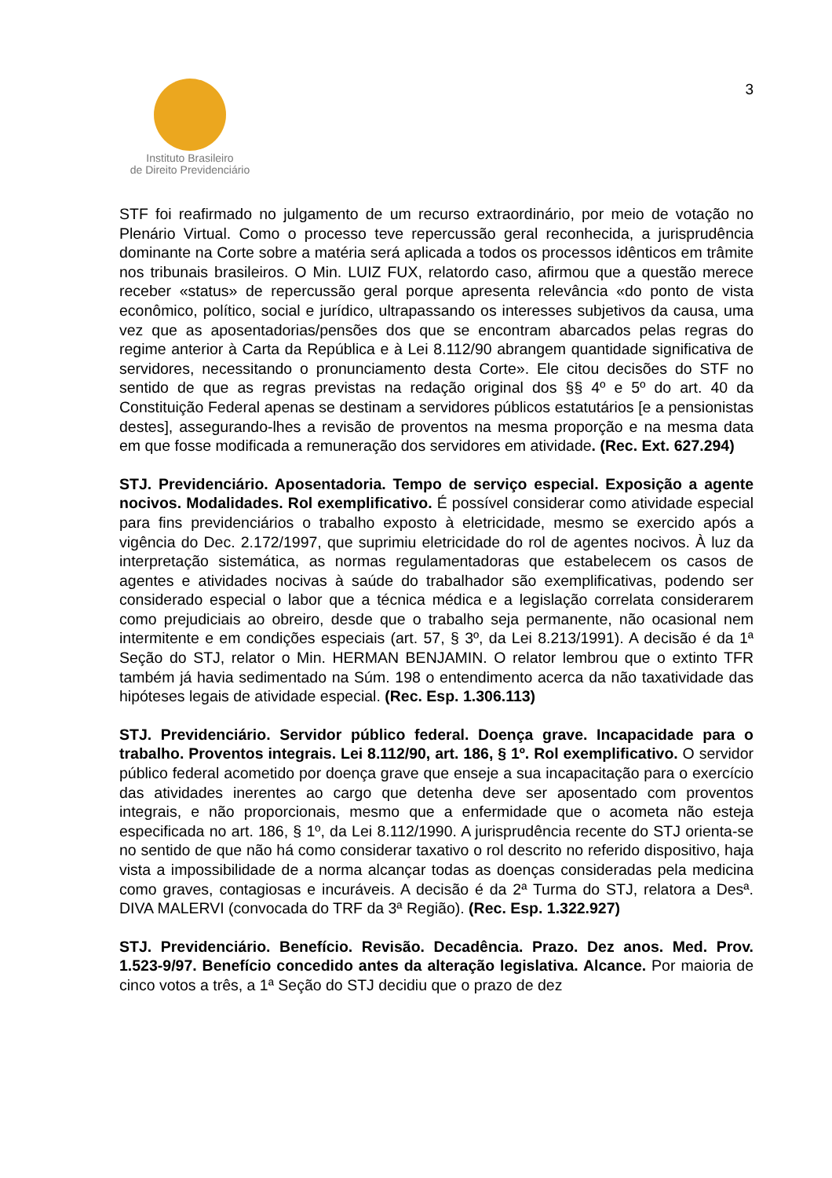Instituto Brasileiro
de Direito Previdenciário
3
STF foi reafirmado no julgamento de um recurso extraordinário, por meio de votação no Plenário Virtual. Como o processo teve repercussão geral reconhecida, a jurisprudência dominante na Corte sobre a matéria será aplicada a todos os processos idênticos em trâmite nos tribunais brasileiros. O Min. LUIZ FUX, relatordo caso, afirmou que a questão merece receber «status» de repercussão geral porque apresenta relevância «do ponto de vista econômico, político, social e jurídico, ultrapassando os interesses subjetivos da causa, uma vez que as aposentadorias/pensões dos que se encontram abarcados pelas regras do regime anterior à Carta da República e à Lei 8.112/90 abrangem quantidade significativa de servidores, necessitando o pronunciamento desta Corte». Ele citou decisões do STF no sentido de que as regras previstas na redação original dos §§ 4º e 5º do art. 40 da Constituição Federal apenas se destinam a servidores públicos estatutários [e a pensionistas destes], assegurando-lhes a revisão de proventos na mesma proporção e na mesma data em que fosse modificada a remuneração dos servidores em atividade. (Rec. Ext. 627.294)
STJ. Previdenciário. Aposentadoria. Tempo de serviço especial. Exposição a agente nocivos. Modalidades. Rol exemplificativo. É possível considerar como atividade especial para fins previdenciários o trabalho exposto à eletricidade, mesmo se exercido após a vigência do Dec. 2.172/1997, que suprimiu eletricidade do rol de agentes nocivos. À luz da interpretação sistemática, as normas regulamentadoras que estabelecem os casos de agentes e atividades nocivas à saúde do trabalhador são exemplificativas, podendo ser considerado especial o labor que a técnica médica e a legislação correlata considerarem como prejudiciais ao obreiro, desde que o trabalho seja permanente, não ocasional nem intermitente e em condições especiais (art. 57, § 3º, da Lei 8.213/1991). A decisão é da 1ª Seção do STJ, relator o Min. HERMAN BENJAMIN. O relator lembrou que o extinto TFR também já havia sedimentado na Súm. 198 o entendimento acerca da não taxatividade das hipóteses legais de atividade especial. (Rec. Esp. 1.306.113)
STJ. Previdenciário. Servidor público federal. Doença grave. Incapacidade para o trabalho. Proventos integrais. Lei 8.112/90, art. 186, § 1º. Rol exemplificativo. O servidor público federal acometido por doença grave que enseje a sua incapacitação para o exercício das atividades inerentes ao cargo que detenha deve ser aposentado com proventos integrais, e não proporcionais, mesmo que a enfermidade que o acometa não esteja especificada no art. 186, § 1º, da Lei 8.112/1990. A jurisprudência recente do STJ orienta-se no sentido de que não há como considerar taxativo o rol descrito no referido dispositivo, haja vista a impossibilidade de a norma alcançar todas as doenças consideradas pela medicina como graves, contagiosas e incuráveis. A decisão é da 2ª Turma do STJ, relatora a Desª. DIVA MALERVI (convocada do TRF da 3ª Região). (Rec. Esp. 1.322.927)
STJ. Previdenciário. Benefício. Revisão. Decadência. Prazo. Dez anos. Med. Prov. 1.523-9/97. Benefício concedido antes da alteração legislativa. Alcance. Por maioria de cinco votos a três, a 1ª Seção do STJ decidiu que o prazo de dez